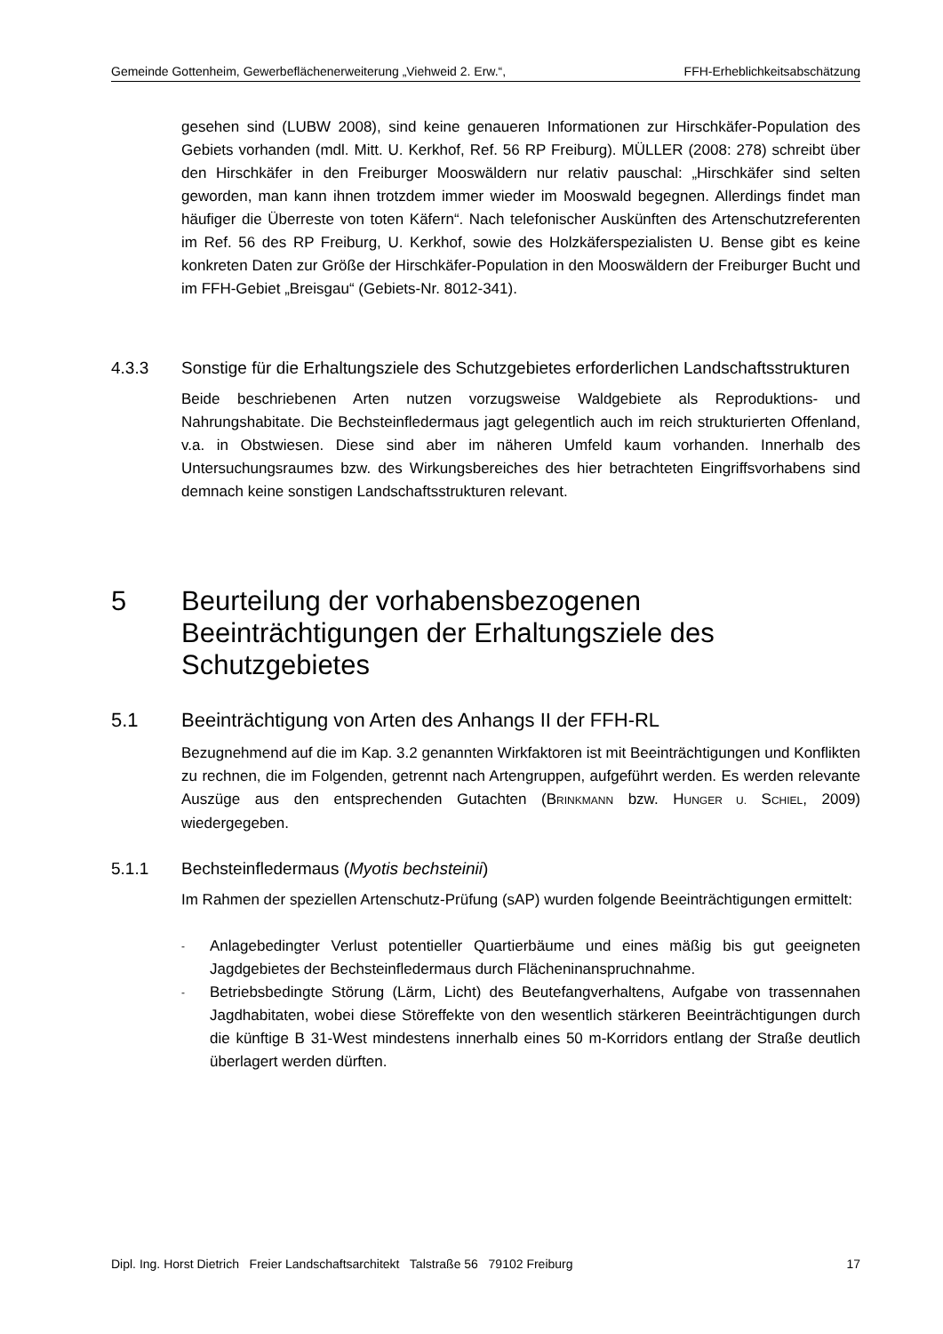Gemeinde Gottenheim, Gewerbeflächenerweiterung „Viehweid 2. Erw.“, FFH-Erheblichkeitsabschätzung
gesehen sind (LUBW 2008), sind keine genaueren Informationen zur Hirschkäfer-Population des Gebiets vorhanden (mdl. Mitt. U. Kerkhof, Ref. 56 RP Freiburg). MÜLLER (2008: 278) schreibt über den Hirschkäfer in den Freiburger Mooswäldern nur relativ pauschal: „Hirschkäfer sind selten geworden, man kann ihnen trotzdem immer wieder im Mooswald begegnen. Allerdings findet man häufiger die Überreste von toten Käfern“. Nach telefonischer Auskünften des Artenschutzreferenten im Ref. 56 des RP Freiburg, U. Kerkhof, sowie des Holzkäferspezialisten U. Bense gibt es keine konkreten Daten zur Größe der Hirschkäfer-Population in den Mooswäldern der Freiburger Bucht und im FFH-Gebiet „Breisgau“ (Gebiets-Nr. 8012-341).
4.3.3 Sonstige für die Erhaltungsziele des Schutzgebietes erforderlichen Landschaftsstrukturen
Beide beschriebenen Arten nutzen vorzugsweise Waldgebiete als Reproduktions- und Nahrungshabitate. Die Bechsteinfledermaus jagt gelegentlich auch im reich strukturierten Offenland, v.a. in Obstwiesen. Diese sind aber im näheren Umfeld kaum vorhanden. Innerhalb des Untersuchungsraumes bzw. des Wirkungsbereiches des hier betrachteten Eingriffsvorhabens sind demnach keine sonstigen Landschaftsstrukturen relevant.
5 Beurteilung der vorhabensbezogenen Beeinträchtigungen der Erhaltungsziele des Schutzgebietes
5.1 Beeinträchtigung von Arten des Anhangs II der FFH-RL
Bezugnehmend auf die im Kap. 3.2 genannten Wirkfaktoren ist mit Beeinträchtigungen und Konflikten zu rechnen, die im Folgenden, getrennt nach Artengruppen, aufgeführt werden. Es werden relevante Auszüge aus den entsprechenden Gutachten (BRINKMANN bzw. HUNGER U. SCHIEL, 2009) wiedergegeben.
5.1.1 Bechsteinfledermaus (Myotis bechsteinii)
Im Rahmen der speziellen Artenschutz-Prüfung (sAP) wurden folgende Beeinträchtigungen ermittelt:
- Anlagebedingter Verlust potentieller Quartierbäume und eines mäßig bis gut geeigneten Jagdgebietes der Bechsteinfledermaus durch Flächeninanspruchnahme.
- Betriebsbedingte Störung (Lärm, Licht) des Beutefangverhaltens, Aufgabe von trassennahen Jagdhabitaten, wobei diese Störeffekte von den wesentlich stärkeren Beeinträchtigungen durch die künftige B 31-West mindestens innerhalb eines 50 m-Korridors entlang der Straße deutlich überlagert werden dürften.
Dipl. Ing. Horst Dietrich Freier Landschaftsarchitekt Talstraße 56 79102 Freiburg 17